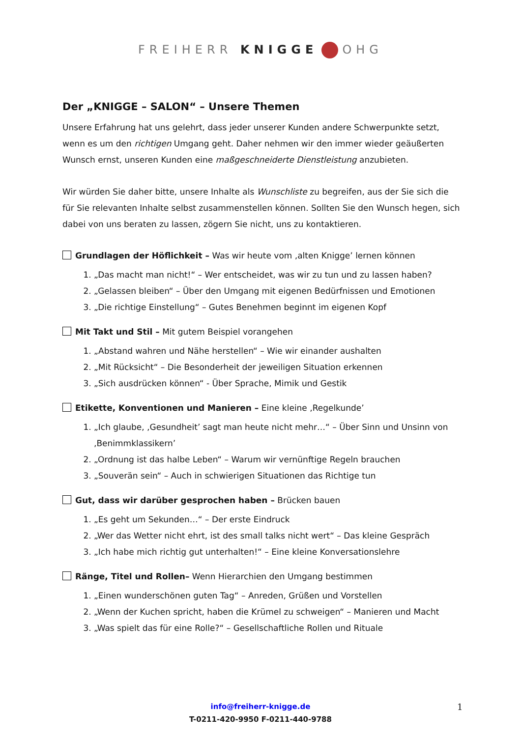FREIHERR KNIGGE OHG
Der „KNIGGE – SALON“ – Unsere Themen
Unsere Erfahrung hat uns gelehrt, dass jeder unserer Kunden andere Schwerpunkte setzt, wenn es um den richtigen Umgang geht. Daher nehmen wir den immer wieder geäußerten Wunsch ernst, unseren Kunden eine maßgeschneiderte Dienstleistung anzubieten.
Wir würden Sie daher bitte, unsere Inhalte als Wunschliste zu begreifen, aus der Sie sich die für Sie relevanten Inhalte selbst zusammenstellen können. Sollten Sie den Wunsch hegen, sich dabei von uns beraten zu lassen, zögern Sie nicht, uns zu kontaktieren.
Grundlagen der Höflichkeit – Was wir heute vom ‚alten Knigge’ lernen können
1. „Das macht man nicht!“ – Wer entscheidet, was wir zu tun und zu lassen haben?
2. „Gelassen bleiben“ – Über den Umgang mit eigenen Bedürfnissen und Emotionen
3. „Die richtige Einstellung“ – Gutes Benehmen beginnt im eigenen Kopf
Mit Takt und Stil – Mit gutem Beispiel vorangehen
1. „Abstand wahren und Nähe herstellen“ – Wie wir einander aushalten
2. „Mit Rücksicht“ – Die Besonderheit der jeweiligen Situation erkennen
3. „Sich ausdrücken können“ - Über Sprache, Mimik und Gestik
Etikette, Konventionen und Manieren – Eine kleine ‚Regelkunde’
1. „Ich glaube, ‚Gesundheit’ sagt man heute nicht mehr…“ – Über Sinn und Unsinn von ‚Benimmklassikern’
2. „Ordnung ist das halbe Leben“ – Warum wir vernünftige Regeln brauchen
3. „Souverän sein“ – Auch in schwierigen Situationen das Richtige tun
Gut, dass wir darüber gesprochen haben – Brücken bauen
1. „Es geht um Sekunden…“ – Der erste Eindruck
2. „Wer das Wetter nicht ehrt, ist des small talks nicht wert“ – Das kleine Gespräch
3. „Ich habe mich richtig gut unterhalten!“ – Eine kleine Konversationslehre
Ränge, Titel und Rollen– Wenn Hierarchien den Umgang bestimmen
1. „Einen wunderschönen guten Tag“ – Anreden, Grüßen und Vorstellen
2. „Wenn der Kuchen spricht, haben die Krümel zu schweigen“ – Manieren und Macht
3. „Was spielt das für eine Rolle?“ – Gesellschaftliche Rollen und Rituale
info@freiherr-knigge.de
T-0211-420-9950 F-0211-440-9788
1